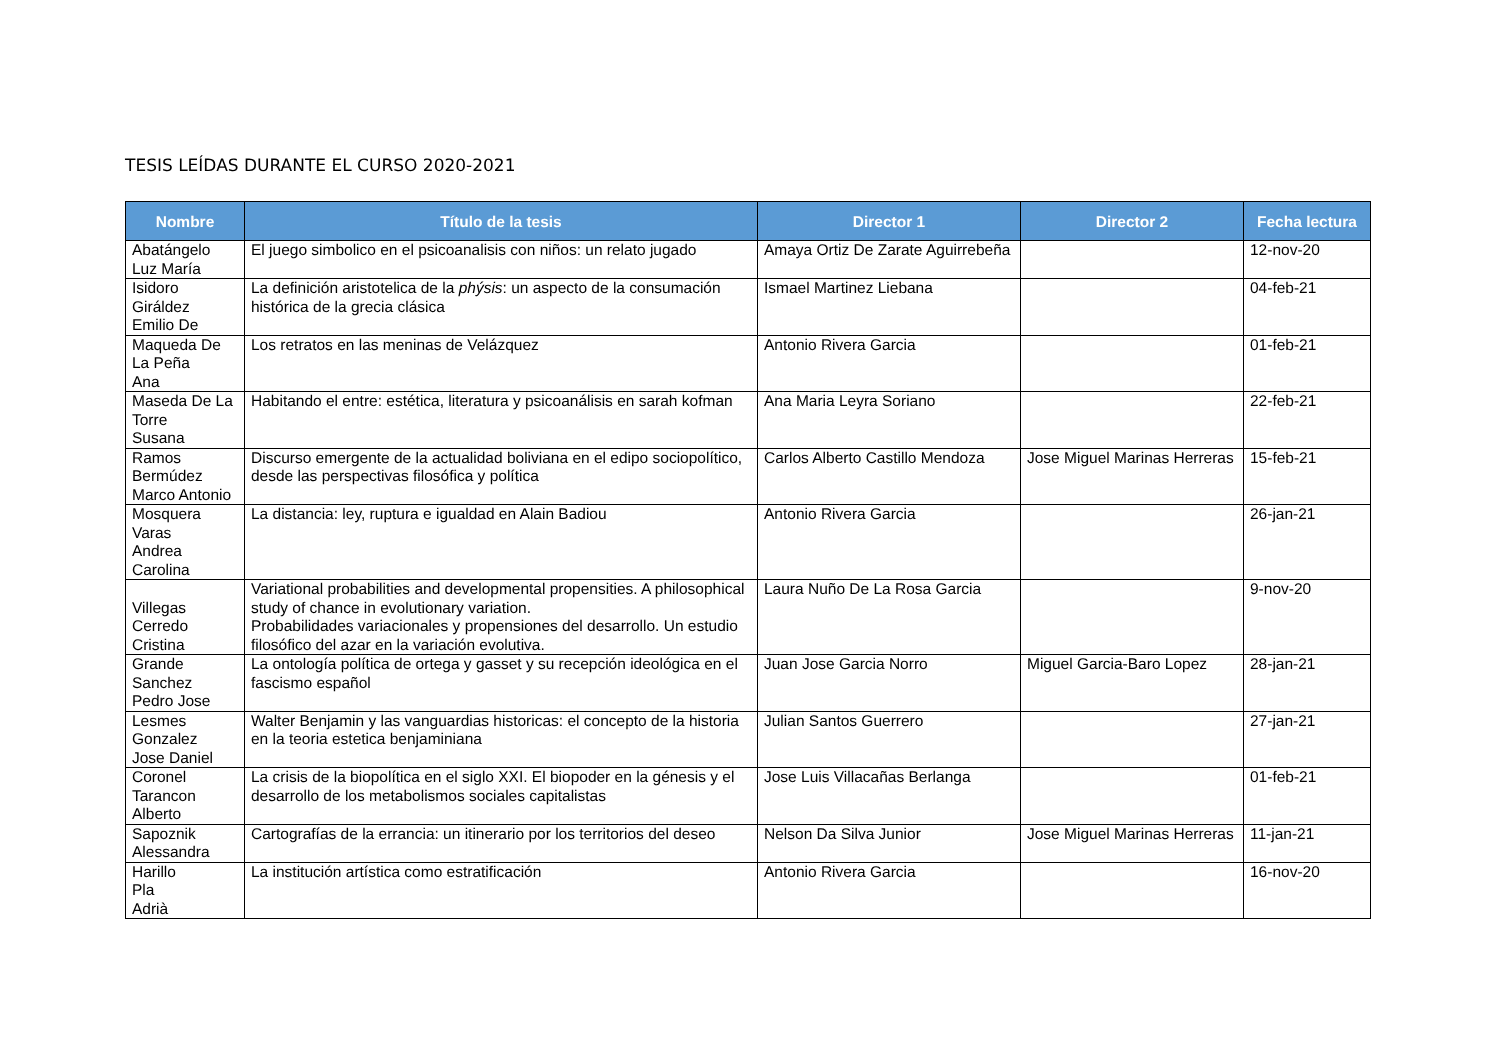TESIS LEÍDAS DURANTE EL CURSO 2020-2021
| Nombre | Título de la tesis | Director 1 | Director 2 | Fecha lectura |
| --- | --- | --- | --- | --- |
| Abatángelo Luz María | El juego simbolico en el psicoanalisis con niños: un relato jugado | Amaya Ortiz De Zarate Aguirrebeña | | 12-nov-20 |
| Isidoro Giráldez Emilio De | La definición aristotelica de la phýsis : un aspecto de la consumación histórica de la grecia clásica | Ismael Martinez Liebana | | 04-feb-21 |
| Maqueda De La Peña Ana | Los retratos en las meninas de Velázquez | Antonio Rivera Garcia | | 01-feb-21 |
| Maseda De La Torre Susana | Habitando el entre: estética, literatura y psicoanálisis en sarah kofman | Ana Maria Leyra Soriano | | 22-feb-21 |
| Ramos Bermúdez Marco Antonio | Discurso emergente de la actualidad boliviana en el edipo sociopolítico, desde las perspectivas filosófica y política | Carlos Alberto Castillo Mendoza | Jose Miguel Marinas Herreras | 15-feb-21 |
| Mosquera Varas Andrea Carolina | La distancia: ley, ruptura e igualdad en Alain Badiou | Antonio Rivera Garcia | | 26-jan-21 |
| Villegas Cerredo Cristina | Variational probabilities and developmental propensities. A philosophical study of chance in evolutionary variation. Probabilidades variacionales y propensiones del desarrollo. Un estudio filosófico del azar en la variación evolutiva. | Laura Nuño De La Rosa Garcia | | 9-nov-20 |
| Grande Sanchez Pedro Jose | La ontología política de ortega y gasset y su recepción ideológica en el fascismo español | Juan Jose Garcia Norro | Miguel Garcia-Baro Lopez | 28-jan-21 |
| Lesmes Gonzalez Jose Daniel | Walter Benjamin y las vanguardias historicas: el concepto de la historia en la teoria estetica benjaminiana | Julian Santos Guerrero | | 27-jan-21 |
| Coronel Tarancon Alberto | La crisis de la biopolítica en el siglo XXI. El biopoder en la génesis y el desarrollo de los metabolismos sociales capitalistas | Jose Luis Villacañas Berlanga | | 01-feb-21 |
| Sapoznik Alessandra | Cartografías de la errancia: un itinerario por los territorios del deseo | Nelson Da Silva Junior | Jose Miguel Marinas Herreras | 11-jan-21 |
| Harillo Pla Adrià | La institución artística como estratificación | Antonio Rivera Garcia | | 16-nov-20 |